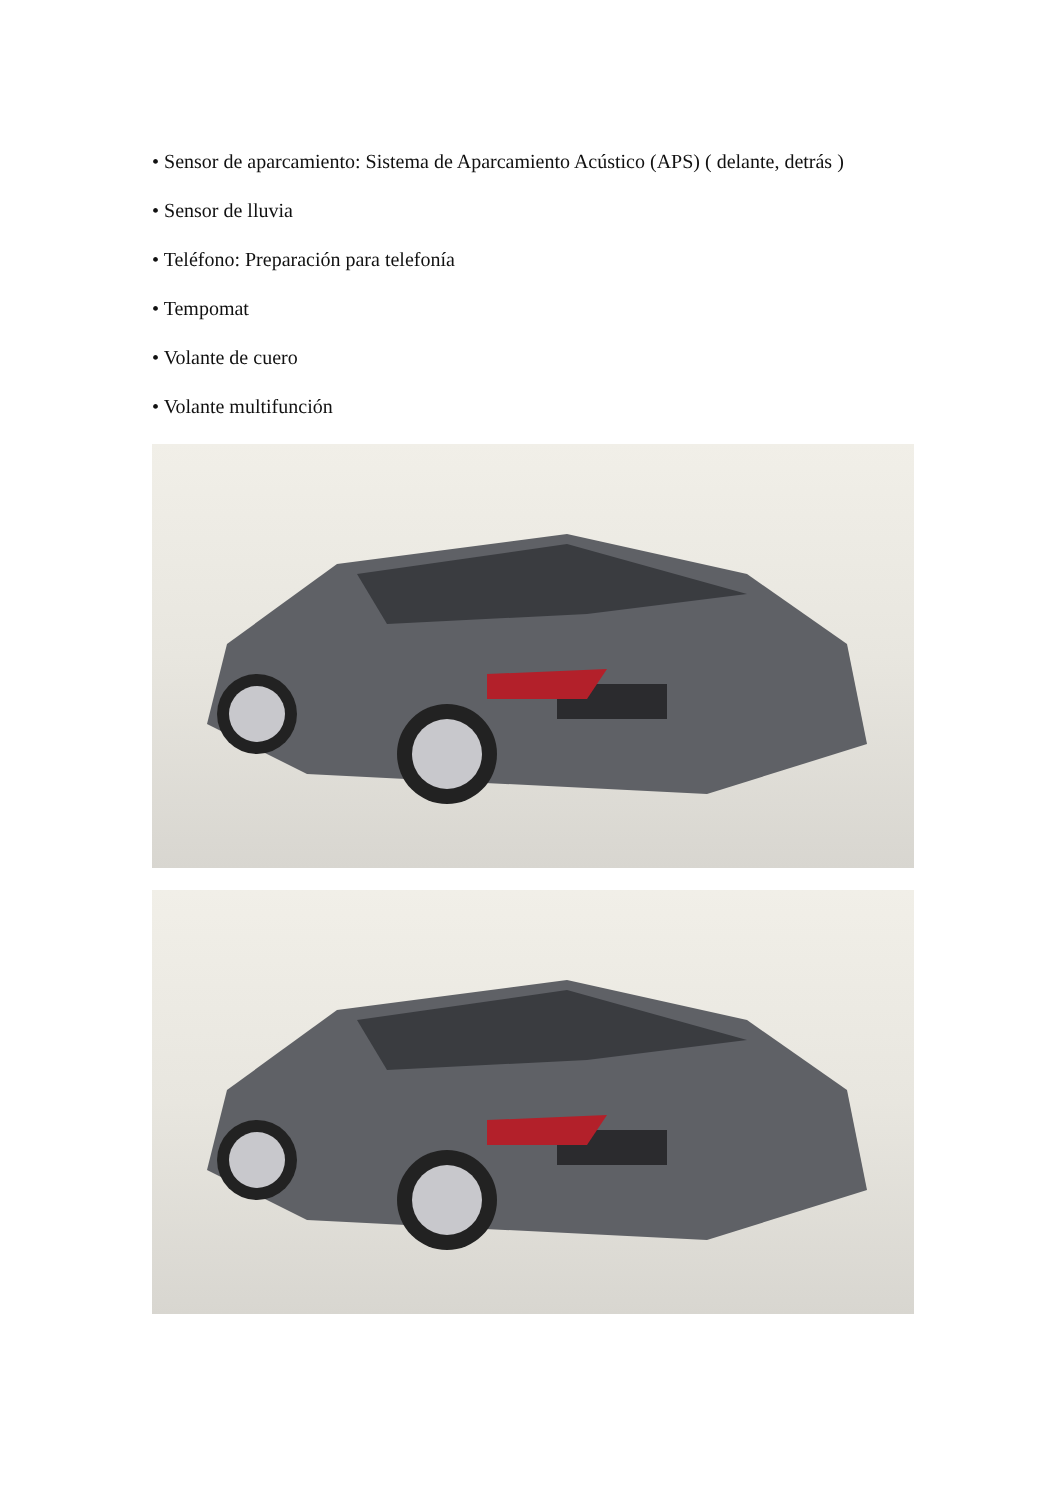• Sensor de aparcamiento: Sistema de Aparcamiento Acústico (APS) ( delante, detrás )
• Sensor de lluvia
• Teléfono: Preparación para telefonía
• Tempomat
• Volante de cuero
• Volante multifunción